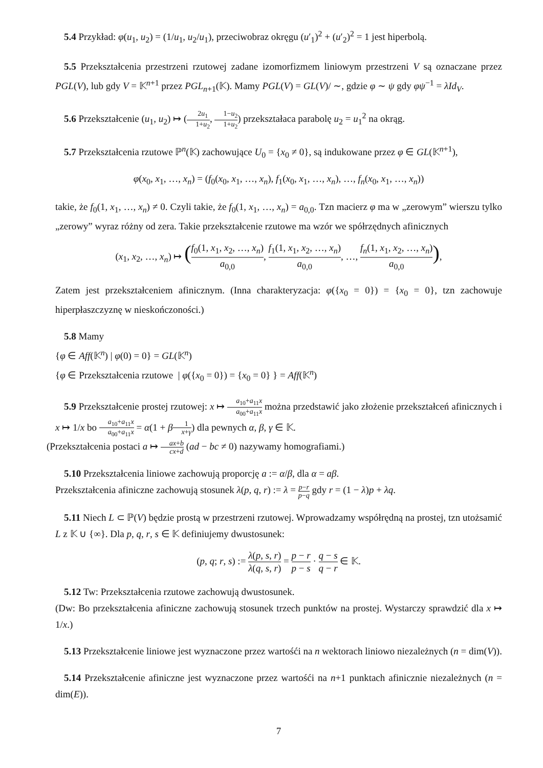5.4 Przykład: φ(u<sub>1</sub>, u<sub>2</sub>) = (1/u<sub>1</sub>, u<sub>2</sub>/u<sub>1</sub>), przeciwobraz okręgu (u′<sub>1</sub>)<sup>2</sup> + (u′<sub>2</sub>)<sup>2</sup> = 1 jest hiperbolą.
5.5 Przekształcenia przestrzeni rzutowej zadane izomorfizmem liniowym przestrzeni V są oznaczane przez PGL(V), lub gdy V = 𝕂<sup>n+1</sup> przez PGL<sub>n+1</sub>(𝕂). Mamy PGL(V) = GL(V)/ ∼, gdzie φ ∼ ψ gdy φψ<sup>−1</sup> = λId<sub>V</sub>.
5.6 Przekształcenie (u<sub>1</sub>, u<sub>2</sub>) ↦ (2u<sub>1</sub> 1+u<sub>2</sub>, 1−u<sub>2</sub> 1+u<sub>2</sub>) przekształaca parabolę u<sub>2</sub> = u<sub>1</sub><sup>2</sup> na okrąg.
5.7 Przekształcenia rzutowe ℙ<sup>n</sup>(𝕂) zachowujące U<sub>0</sub> = {x<sub>0</sub> ≠ 0}, są indukowane przez φ ∈ GL(𝕂<sup>n+1</sup>),
φ(x<sub>0</sub>, x<sub>1</sub>, …, x<sub>n</sub>) = (f<sub>0</sub>(x<sub>0</sub>, x<sub>1</sub>, …, x<sub>n</sub>), f<sub>1</sub>(x<sub>0</sub>, x<sub>1</sub>, …, x<sub>n</sub>), …, f<sub>n</sub>(x<sub>0</sub>, x<sub>1</sub>, …, x<sub>n</sub>))
takie, że f<sub>0</sub>(1, x<sub>1</sub>, …, x<sub>n</sub>) ≠ 0. Czyli takie, że f<sub>0</sub>(1, x<sub>1</sub>, …, x<sub>n</sub>) = a<sub>0,0</sub>. Tzn macierz φ ma w „zerowym” wierszu tylko „zerowy” wyraz różny od zera. Takie przekształcenie rzutowe ma wzór we spółrzędnych afinicznych
(x<sub>1</sub>, x<sub>2</sub>, …, x<sub>n</sub>) ↦ (f<sub>0</sub>(1, x<sub>1</sub>, x<sub>2</sub>, …, x<sub>n</sub>) a<sub>0,0</sub>, f<sub>1</sub>(1, x<sub>1</sub>, x<sub>2</sub>, …, x<sub>n</sub>) a<sub>0,0</sub>, …, f<sub>n</sub>(1, x<sub>1</sub>, x<sub>2</sub>, …, x<sub>n</sub>) a<sub>0,0</sub>),
Zatem jest przekształceniem afinicznym. (Inna charakteryzacja: φ({x<sub>0</sub> = 0}) = {x<sub>0</sub> = 0}, tzn zachowuje hiperpłaszczyznę w nieskończoności.)
5.8 Mamy
{φ ∈ Aff(𝕂<sup>n</sup>) | φ(0) = 0} = GL(𝕂<sup>n</sup>)
{φ ∈ Przekształcenia rzutowe | φ({x<sub>0</sub> = 0}) = {x<sub>0</sub> = 0} } = Aff(𝕂<sup>n</sup>)
5.9 Przekształcenie prostej rzutowej: x ↦ a<sub>10</sub>+a<sub>11</sub>x a<sub>00</sub>+a<sub>11</sub>x można przedstawić jako złożenie przekształceń afinicznych i x ↦ 1/x bo a<sub>10</sub>+a<sub>11</sub>x a<sub>00</sub>+a<sub>11</sub>x = α(1 + β 1 x+γ) dla pewnych α, β, γ ∈ 𝕂.
(Przekształcenia postaci a ↦ ax+b cx+d (ad − bc ≠ 0) nazywamy homografiami.)
5.10 Przekształcenia liniowe zachowują proporcję a := α/β, dla α = aβ.
Przekształcenia afiniczne zachowują stosunek λ(p, q, r) := λ = p−r p−q gdy r = (1 − λ)p + λq.
5.11 Niech L ⊂ ℙ(V) będzie prostą w przestrzeni rzutowej. Wprowadzamy współrędną na prostej, tzn utożsamić L z 𝕂 ∪ {∞}. Dla p, q, r, s ∈ 𝕂 definiujemy dwustosunek:
(p, q; r, s) := λ(p, s, r) λ(q, s, r) = p − r p − s · q − s q − r ∈ 𝕂.
5.12 Tw: Przekształcenia rzutowe zachowują dwustosunek.
(Dw: Bo przekształcenia afiniczne zachowują stosunek trzech punktów na prostej. Wystarczy sprawdzić dla x ↦ 1/x.)
5.13 Przekształcenie liniowe jest wyznaczone przez wartośći na n wektorach liniowo niezależnych (n = dim(V)).
5.14 Przekształcenie afiniczne jest wyznaczone przez wartośći na n+1 punktach afinicznie niezależnych (n = dim(E)).
7